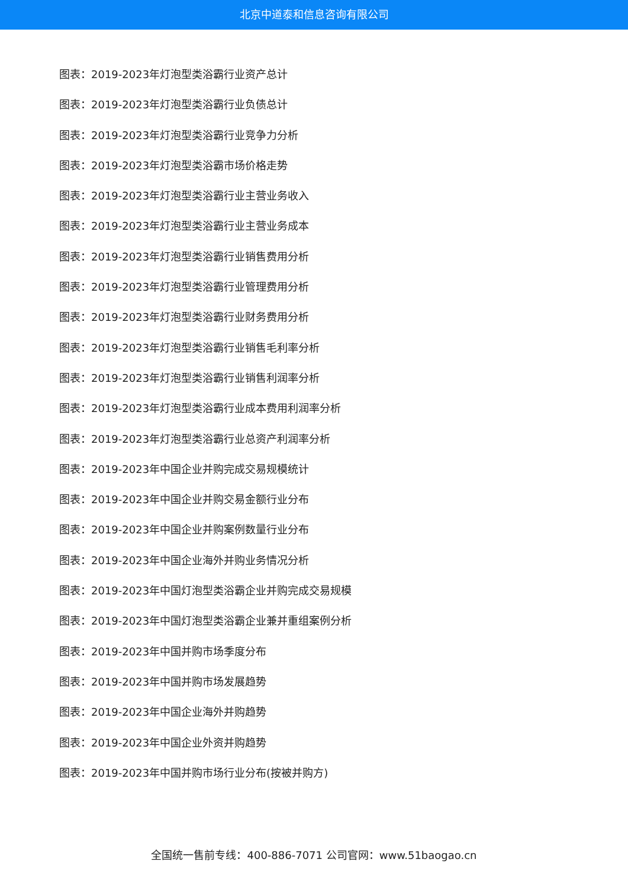北京中道泰和信息咨询有限公司
图表：2019-2023年灯泡型类浴霸行业资产总计
图表：2019-2023年灯泡型类浴霸行业负债总计
图表：2019-2023年灯泡型类浴霸行业竞争力分析
图表：2019-2023年灯泡型类浴霸市场价格走势
图表：2019-2023年灯泡型类浴霸行业主营业务收入
图表：2019-2023年灯泡型类浴霸行业主营业务成本
图表：2019-2023年灯泡型类浴霸行业销售费用分析
图表：2019-2023年灯泡型类浴霸行业管理费用分析
图表：2019-2023年灯泡型类浴霸行业财务费用分析
图表：2019-2023年灯泡型类浴霸行业销售毛利率分析
图表：2019-2023年灯泡型类浴霸行业销售利润率分析
图表：2019-2023年灯泡型类浴霸行业成本费用利润率分析
图表：2019-2023年灯泡型类浴霸行业总资产利润率分析
图表：2019-2023年中国企业并购完成交易规模统计
图表：2019-2023年中国企业并购交易金额行业分布
图表：2019-2023年中国企业并购案例数量行业分布
图表：2019-2023年中国企业海外并购业务情况分析
图表：2019-2023年中国灯泡型类浴霸企业并购完成交易规模
图表：2019-2023年中国灯泡型类浴霸企业兼并重组案例分析
图表：2019-2023年中国并购市场季度分布
图表：2019-2023年中国并购市场发展趋势
图表：2019-2023年中国企业海外并购趋势
图表：2019-2023年中国企业外资并购趋势
图表：2019-2023年中国并购市场行业分布(按被并购方)
全国统一售前专线：400-886-7071 公司官网：www.51baogao.cn